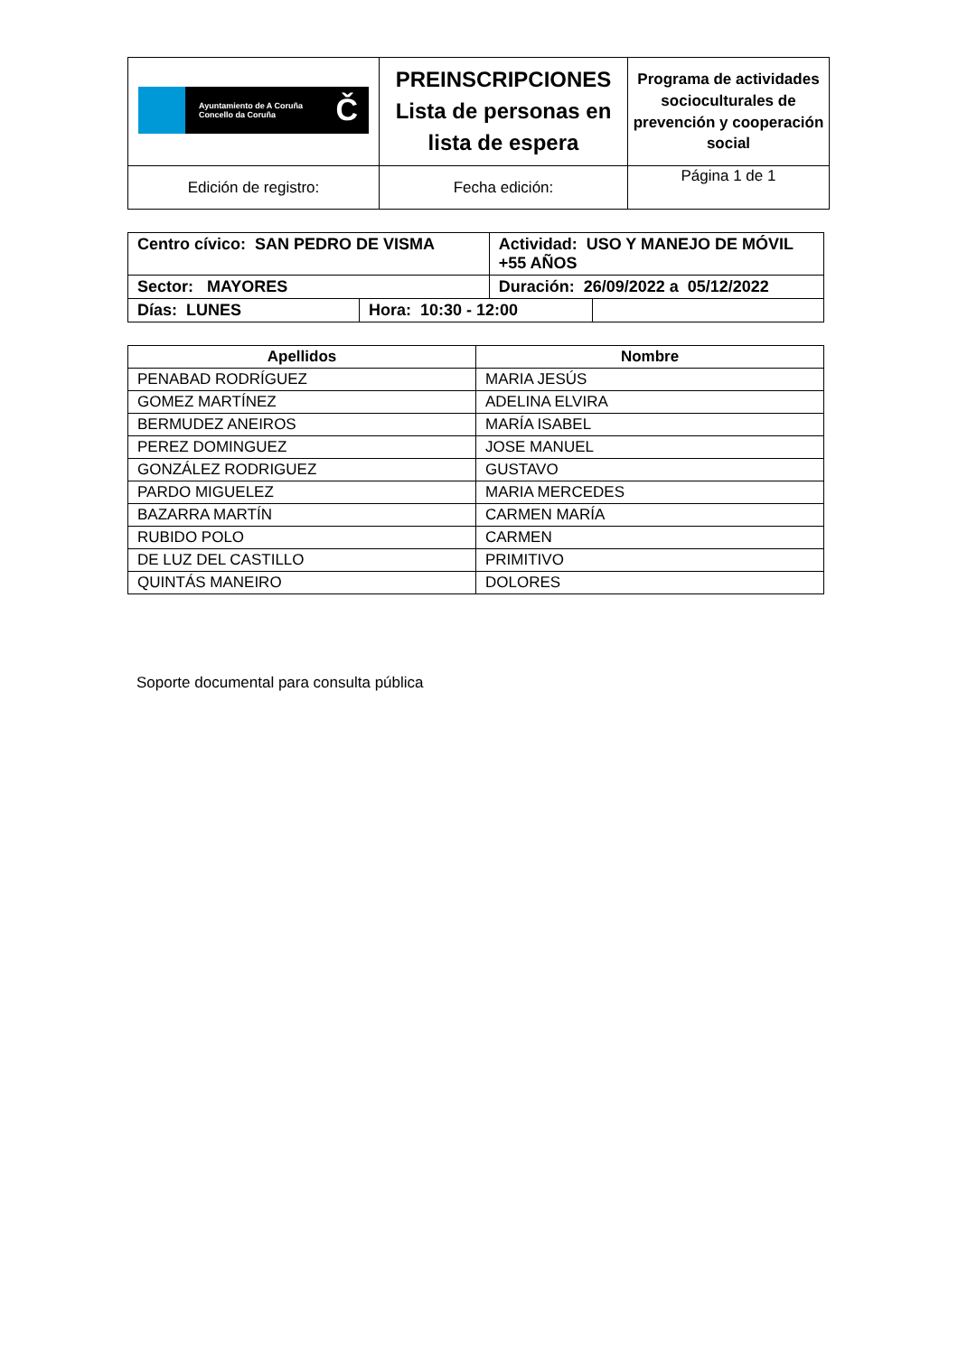| Ayuntamiento de A Coruña Concello da Coruña Č | PREINSCRIPCIONES Lista de personas en lista de espera | Programa de actividades socioculturales de prevención y cooperación social |
| Edición de registro: | Fecha edición: | Página 1 de 1 |
| Centro cívico: SAN PEDRO DE VISMA | | Actividad: USO Y MANEJO DE MÓVIL +55 AÑOS | |
| Sector: MAYORES | | Duración: 26/09/2022 a 05/12/2022 | |
| Días: LUNES | Hora: 10:30 - 12:00 | | |
| Apellidos | Nombre |
| --- | --- |
| PENABAD RODRÍGUEZ | MARIA JESÚS |
| GOMEZ MARTÍNEZ | ADELINA ELVIRA |
| BERMUDEZ ANEIROS | MARÍA ISABEL |
| PEREZ DOMINGUEZ | JOSE MANUEL |
| GONZÁLEZ RODRIGUEZ | GUSTAVO |
| PARDO MIGUELEZ | MARIA MERCEDES |
| BAZARRA MARTÍN | CARMEN MARÍA |
| RUBIDO POLO | CARMEN |
| DE LUZ DEL CASTILLO | PRIMITIVO |
| QUINTÁS MANEIRO | DOLORES |
Soporte documental para consulta pública